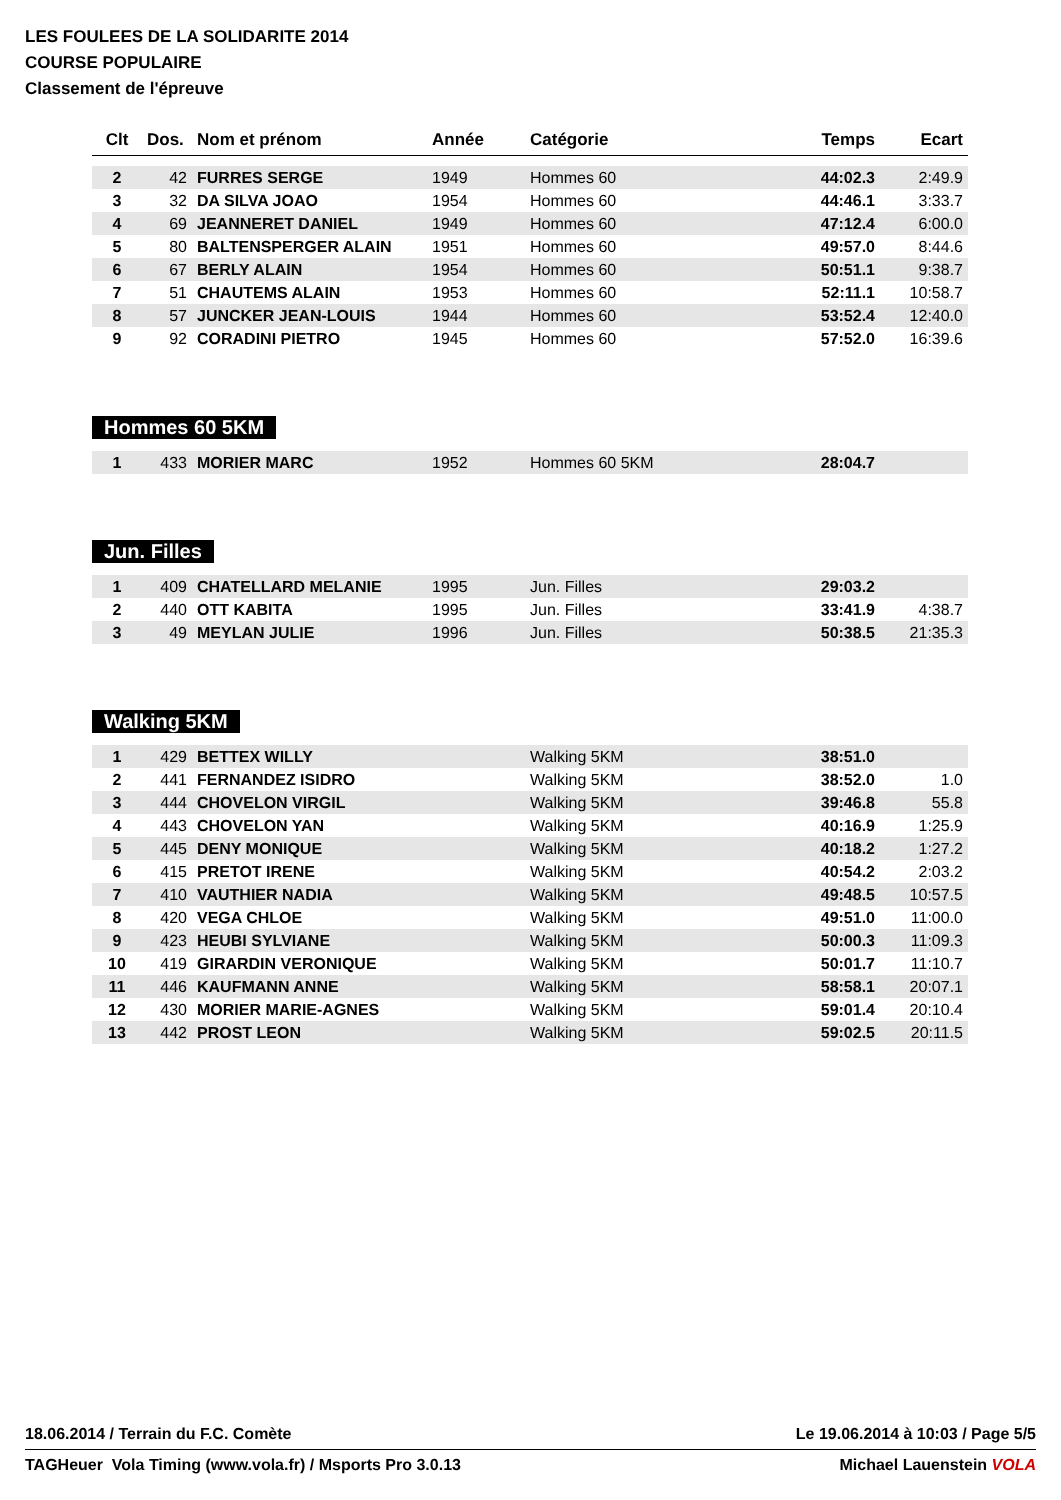LES FOULEES DE LA SOLIDARITE 2014
COURSE POPULAIRE
Classement de l'épreuve
| Clt | Dos. | Nom et prénom | Année | Catégorie | Temps | Ecart |
| --- | --- | --- | --- | --- | --- | --- |
| 2 | 42 | FURRES SERGE | 1949 | Hommes 60 | 44:02.3 | 2:49.9 |
| 3 | 32 | DA SILVA JOAO | 1954 | Hommes 60 | 44:46.1 | 3:33.7 |
| 4 | 69 | JEANNERET DANIEL | 1949 | Hommes 60 | 47:12.4 | 6:00.0 |
| 5 | 80 | BALTENSPERGER ALAIN | 1951 | Hommes 60 | 49:57.0 | 8:44.6 |
| 6 | 67 | BERLY ALAIN | 1954 | Hommes 60 | 50:51.1 | 9:38.7 |
| 7 | 51 | CHAUTEMS ALAIN | 1953 | Hommes 60 | 52:11.1 | 10:58.7 |
| 8 | 57 | JUNCKER JEAN-LOUIS | 1944 | Hommes 60 | 53:52.4 | 12:40.0 |
| 9 | 92 | CORADINI PIETRO | 1945 | Hommes 60 | 57:52.0 | 16:39.6 |
Hommes 60 5KM
| 1 | 433 | MORIER MARC | 1952 | Hommes 60 5KM | 28:04.7 | |
Jun. Filles
| 1 | 409 | CHATELLARD MELANIE | 1995 | Jun. Filles | 29:03.2 | |
| 2 | 440 | OTT KABITA | 1995 | Jun. Filles | 33:41.9 | 4:38.7 |
| 3 | 49 | MEYLAN JULIE | 1996 | Jun. Filles | 50:38.5 | 21:35.3 |
Walking 5KM
| 1 | 429 | BETTEX WILLY | | Walking 5KM | 38:51.0 | |
| 2 | 441 | FERNANDEZ ISIDRO | | Walking 5KM | 38:52.0 | 1.0 |
| 3 | 444 | CHOVELON VIRGIL | | Walking 5KM | 39:46.8 | 55.8 |
| 4 | 443 | CHOVELON YAN | | Walking 5KM | 40:16.9 | 1:25.9 |
| 5 | 445 | DENY MONIQUE | | Walking 5KM | 40:18.2 | 1:27.2 |
| 6 | 415 | PRETOT IRENE | | Walking 5KM | 40:54.2 | 2:03.2 |
| 7 | 410 | VAUTHIER NADIA | | Walking 5KM | 49:48.5 | 10:57.5 |
| 8 | 420 | VEGA CHLOE | | Walking 5KM | 49:51.0 | 11:00.0 |
| 9 | 423 | HEUBI SYLVIANE | | Walking 5KM | 50:00.3 | 11:09.3 |
| 10 | 419 | GIRARDIN VERONIQUE | | Walking 5KM | 50:01.7 | 11:10.7 |
| 11 | 446 | KAUFMANN ANNE | | Walking 5KM | 58:58.1 | 20:07.1 |
| 12 | 430 | MORIER MARIE-AGNES | | Walking 5KM | 59:01.4 | 20:10.4 |
| 13 | 442 | PROST LEON | | Walking 5KM | 59:02.5 | 20:11.5 |
18.06.2014 / Terrain du F.C. Comète Le 19.06.2014 à 10:03 / Page 5/5
TAGHeuer Vola Timing (www.vola.fr) / Msports Pro 3.0.13 Michael Lauenstein VOLA